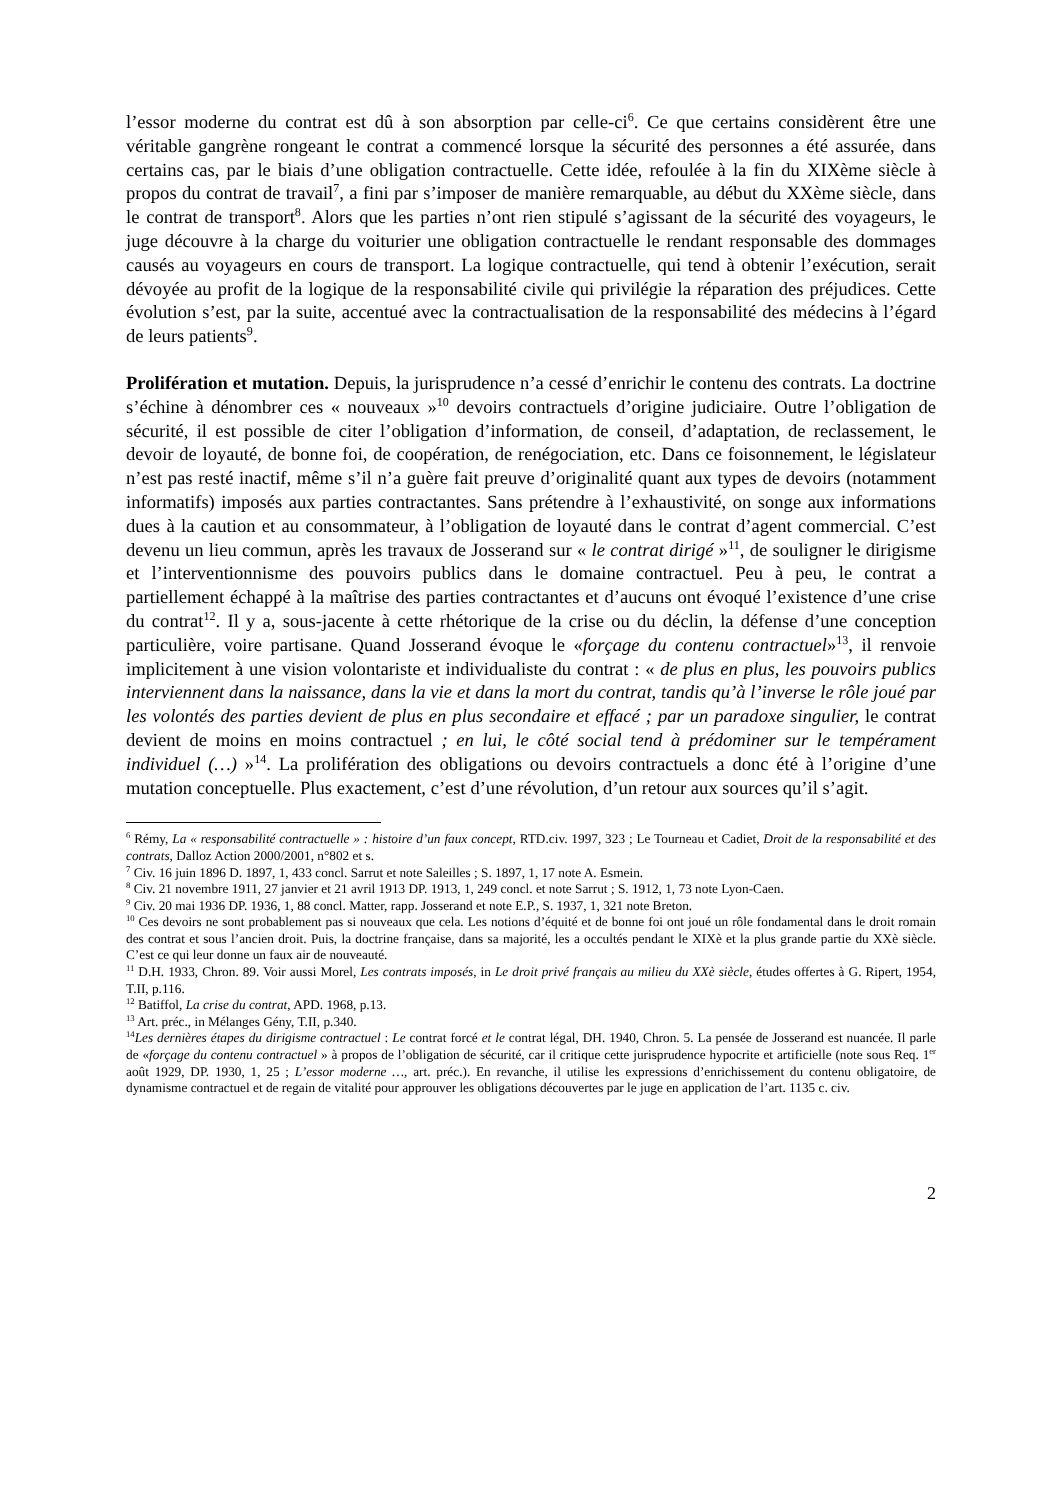l’essor moderne du contrat est dû à son absorption par celle-ci<sup>6</sup>. Ce que certains considèrent être une véritable gangrène rongeant le contrat a commencé lorsque la sécurité des personnes a été assurée, dans certains cas, par le biais d’une obligation contractuelle. Cette idée, refoulée à la fin du XIXème siècle à propos du contrat de travail<sup>7</sup>, a fini par s’imposer de manière remarquable, au début du XXème siècle, dans le contrat de transport<sup>8</sup>. Alors que les parties n’ont rien stipulé s’agissant de la sécurité des voyageurs, le juge découvre à la charge du voiturier une obligation contractuelle le rendant responsable des dommages causés au voyageurs en cours de transport. La logique contractuelle, qui tend à obtenir l’exécution, serait dévoyée au profit de la logique de la responsabilité civile qui privilégie la réparation des préjudices. Cette évolution s’est, par la suite, accentué avec la contractualisation de la responsabilité des médecins à l’égard de leurs patients<sup>9</sup>.
Prolifération et mutation. Depuis, la jurisprudence n’a cessé d’enrichir le contenu des contrats. La doctrine s’échine à dénombrer ces « nouveaux »<sup>10</sup> devoirs contractuels d’origine judiciaire. Outre l’obligation de sécurité, il est possible de citer l’obligation d’information, de conseil, d’adaptation, de reclassement, le devoir de loyauté, de bonne foi, de coopération, de renégociation, etc. Dans ce foisonnement, le législateur n’est pas resté inactif, même s’il n’a guère fait preuve d’originalité quant aux types de devoirs (notamment informatifs) imposés aux parties contractantes. Sans prétendre à l’exhaustivité, on songe aux informations dues à la caution et au consommateur, à l’obligation de loyauté dans le contrat d’agent commercial. C’est devenu un lieu commun, après les travaux de Josserand sur « le contrat dirigé »<sup>11</sup>, de souligner le dirigisme et l’interventionnisme des pouvoirs publics dans le domaine contractuel. Peu à peu, le contrat a partiellement échappé à la maîtrise des parties contractantes et d’aucuns ont évoqué l’existence d’une crise du contrat<sup>12</sup>. Il y a, sous-jacente à cette rhétorique de la crise ou du déclin, la défense d’une conception particulière, voire partisane. Quand Josserand évoque le «forçage du contenu contractuel»<sup>13</sup>, il renvoie implicitement à une vision volontariste et individualiste du contrat : « de plus en plus, les pouvoirs publics interviennent dans la naissance, dans la vie et dans la mort du contrat, tandis qu’à l’inverse le rôle joué par les volontés des parties devient de plus en plus secondaire et effacé ; par un paradoxe singulier, le contrat devient de moins en moins contractuel ; en lui, le côté social tend à prédominer sur le tempérament individuel (…) »<sup>14</sup>. La prolifération des obligations ou devoirs contractuels a donc été à l’origine d’une mutation conceptuelle. Plus exactement, c’est d’une révolution, d’un retour aux sources qu’il s’agit.
<sup>6</sup> Rémy, La « responsabilité contractuelle » : histoire d’un faux concept, RTD.civ. 1997, 323 ; Le Tourneau et Cadiet, Droit de la responsabilité et des contrats, Dalloz Action 2000/2001, n°802 et s.
<sup>7</sup> Civ. 16 juin 1896 D. 1897, 1, 433 concl. Sarrut et note Saleilles ; S. 1897, 1, 17 note A. Esmein.
<sup>8</sup> Civ. 21 novembre 1911, 27 janvier et 21 avril 1913 DP. 1913, 1, 249 concl. et note Sarrut ; S. 1912, 1, 73 note Lyon-Caen.
<sup>9</sup> Civ. 20 mai 1936 DP. 1936, 1, 88 concl. Matter, rapp. Josserand et note E.P., S. 1937, 1, 321 note Breton.
<sup>10</sup> Ces devoirs ne sont probablement pas si nouveaux que cela. Les notions d’équité et de bonne foi ont joué un rôle fondamental dans le droit romain des contrat et sous l’ancien droit. Puis, la doctrine française, dans sa majorité, les a occultés pendant le XIXè et la plus grande partie du XXè siècle. C’est ce qui leur donne un faux air de nouveauté.
<sup>11</sup> D.H. 1933, Chron. 89. Voir aussi Morel, Les contrats imposés, in Le droit privé français au milieu du XXè siècle, études offertes à G. Ripert, 1954, T.II, p.116.
<sup>12</sup> Batiffol, La crise du contrat, APD. 1968, p.13.
<sup>13</sup> Art. préc., in Mélanges Gény, T.II, p.340.
<sup>14</sup> Les dernières étapes du dirigisme contractuel : Le contrat forcé et le contrat légal, DH. 1940, Chron. 5. La pensée de Josserand est nuancée. Il parle de «forçage du contenu contractuel » à propos de l’obligation de sécurité, car il critique cette jurisprudence hypocrite et artificielle (note sous Req. 1<sup>er</sup> août 1929, DP. 1930, 1, 25 ; L’essor moderne …, art. préc.). En revanche, il utilise les expressions d’enrichissement du contenu obligatoire, de dynamisme contractuel et de regain de vitalité pour approuver les obligations découvertes par le juge en application de l’art. 1135 c. civ.
2